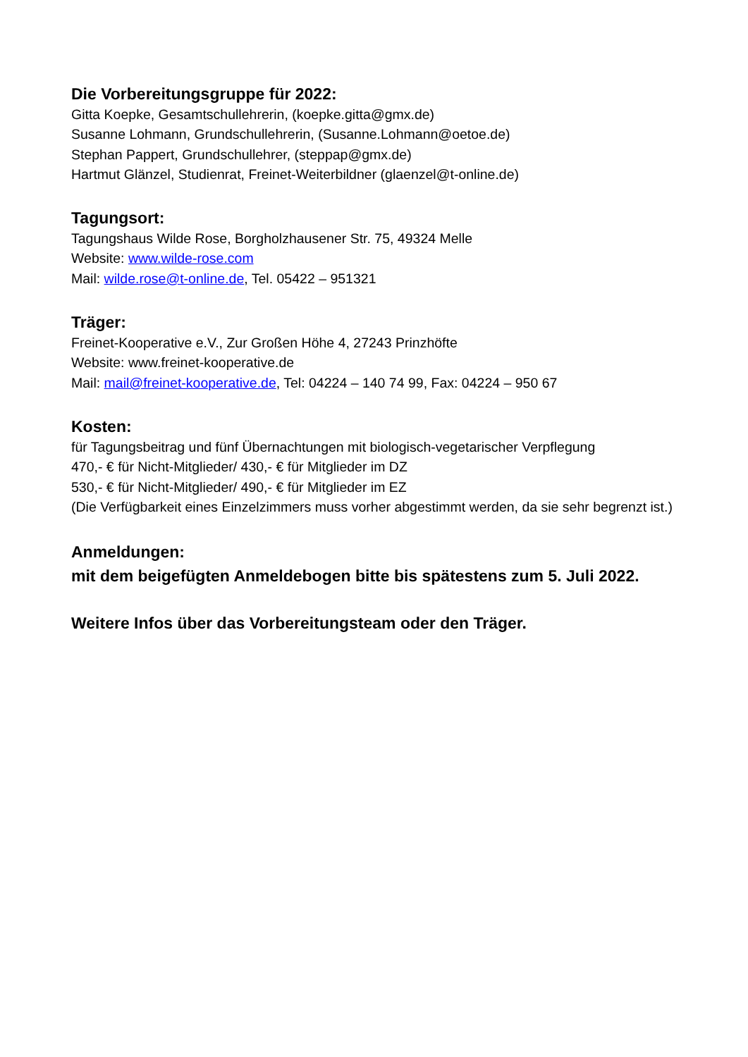Die Vorbereitungsgruppe für 2022:
Gitta Koepke, Gesamtschullehrerin, (koepke.gitta@gmx.de)
Susanne Lohmann, Grundschullehrerin, (Susanne.Lohmann@oetoe.de)
Stephan Pappert, Grundschullehrer, (steppap@gmx.de)
Hartmut Glänzel, Studienrat, Freinet-Weiterbildner (glaenzel@t-online.de)
Tagungsort:
Tagungshaus Wilde Rose, Borgholzhausener Str. 75, 49324 Melle
Website: www.wilde-rose.com
Mail: wilde.rose@t-online.de, Tel. 05422 – 951321
Träger:
Freinet-Kooperative e.V., Zur Großen Höhe 4, 27243 Prinzhöfte
Website: www.freinet-kooperative.de
Mail: mail@freinet-kooperative.de, Tel: 04224 – 140 74 99, Fax: 04224 – 950 67
Kosten:
für Tagungsbeitrag und fünf Übernachtungen mit biologisch-vegetarischer Verpflegung
470,- € für Nicht-Mitglieder/ 430,- € für Mitglieder im DZ
530,- € für Nicht-Mitglieder/ 490,- € für Mitglieder im EZ
(Die Verfügbarkeit eines Einzelzimmers muss vorher abgestimmt werden, da sie sehr begrenzt ist.)
Anmeldungen:
mit dem beigefügten Anmeldebogen bitte bis spätestens zum 5. Juli 2022.
Weitere Infos über das Vorbereitungsteam oder den Träger.